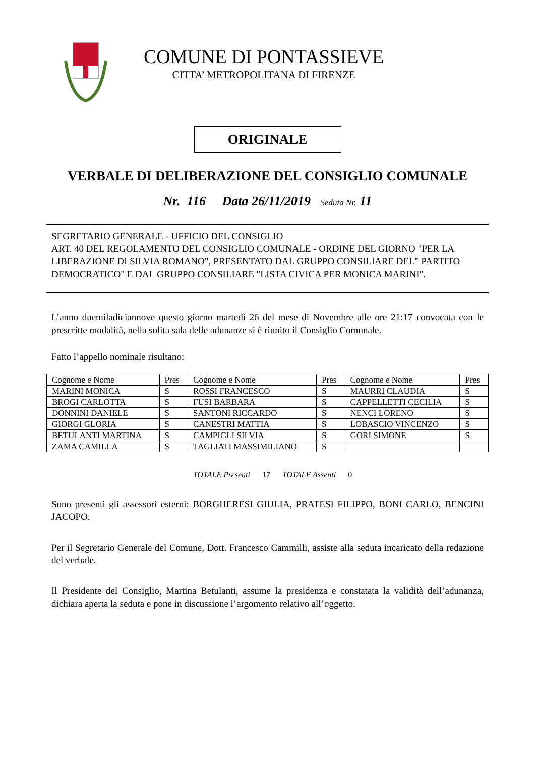COMUNE DI PONTASSIEVE
CITTA’ METROPOLITANA DI FIRENZE
ORIGINALE
VERBALE DI DELIBERAZIONE DEL CONSIGLIO COMUNALE
Nr. 116 Data 26/11/2019 Seduta Nr. 11
SEGRETARIO GENERALE - UFFICIO DEL CONSIGLIO
ART. 40 DEL REGOLAMENTO DEL CONSIGLIO COMUNALE - ORDINE DEL GIORNO "PER LA LIBERAZIONE DI SILVIA ROMANO", PRESENTATO DAL GRUPPO CONSILIARE DEL" PARTITO DEMOCRATICO" E DAL GRUPPO CONSILIARE "LISTA CIVICA PER MONICA MARINI".
L’anno duemiladiciannove questo giorno martedì 26 del mese di Novembre alle ore 21:17 convocata con le prescritte modalità, nella solita sala delle adunanze si è riunito il Consiglio Comunale.
Fatto l’appello nominale risultano:
| Cognome e Nome | Pres | Cognome e Nome | Pres | Cognome e Nome | Pres |
| --- | --- | --- | --- | --- | --- |
| MARINI MONICA | S | ROSSI FRANCESCO | S | MAURRI CLAUDIA | S |
| BROGI CARLOTTA | S | FUSI BARBARA | S | CAPPELLETTI CECILIA | S |
| DONNINI DANIELE | S | SANTONI RICCARDO | S | NENCI LORENO | S |
| GIORGI GLORIA | S | CANESTRI MATTIA | S | LOBASCIO VINCENZO | S |
| BETULANTI MARTINA | S | CAMPIGLI SILVIA | S | GORI SIMONE | S |
| ZAMA CAMILLA | S | TAGLIATI MASSIMILIANO | S | | |
TOTALE Presenti 17 TOTALE Assenti 0
Sono presenti gli assessori esterni: BORGHERESI GIULIA, PRATESI FILIPPO, BONI CARLO, BENCINI JACOPO.
Per il Segretario Generale del Comune, Dott. Francesco Cammilli, assiste alla seduta incaricato della redazione del verbale.
Il Presidente del Consiglio, Martina Betulanti, assume la presidenza e constatata la validità dell’adunanza, dichiara aperta la seduta e pone in discussione l’argomento relativo all’oggetto.